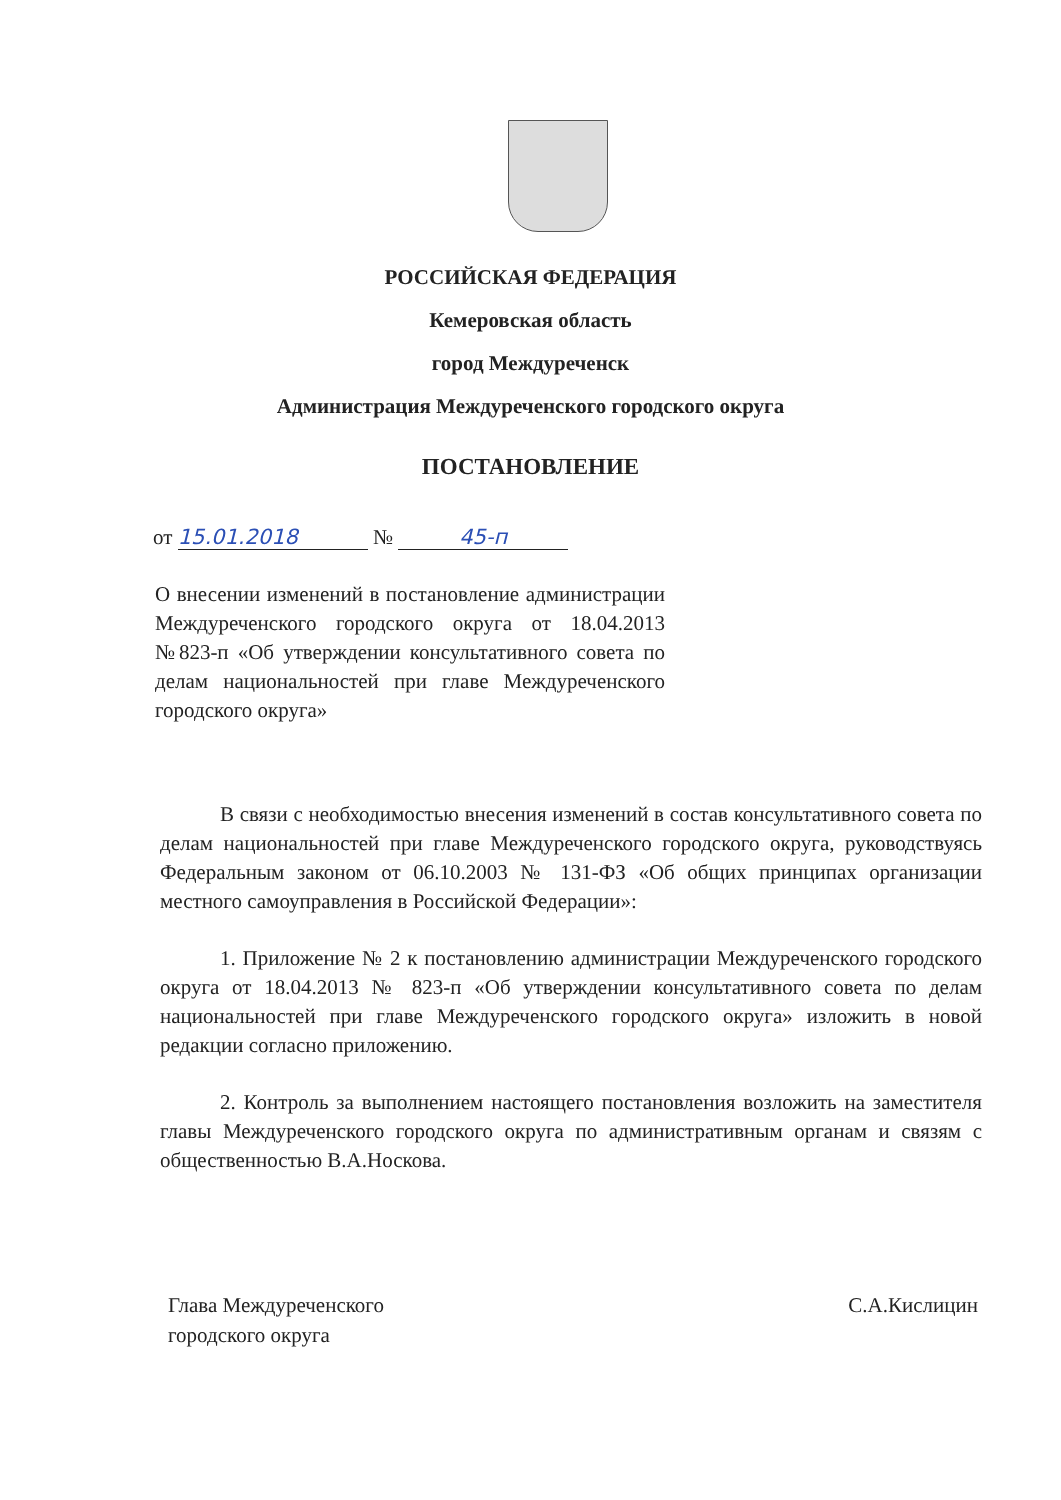РОССИЙСКАЯ ФЕДЕРАЦИЯ
Кемеровская область
город Междуреченск
Администрация Междуреченского городского округа
ПОСТАНОВЛЕНИЕ
от 15.01.2018 № 45-п
О внесении изменений в постановление администрации Междуреченского городского округа от 18.04.2013 №823-п «Об утверждении консультативного совета по делам национальностей при главе Междуреченского городского округа»
В связи с необходимостью внесения изменений в состав консультативного совета по делам национальностей при главе Междуреченского городского округа, руководствуясь Федеральным законом от 06.10.2003 № 131-ФЗ «Об общих принципах организации местного самоуправления в Российской Федерации»:
1. Приложение № 2 к постановлению администрации Междуреченского городского округа от 18.04.2013 № 823-п «Об утверждении консультативного совета по делам национальностей при главе Междуреченского городского округа» изложить в новой редакции согласно приложению.
2. Контроль за выполнением настоящего постановления возложить на заместителя главы Междуреченского городского округа по административным органам и связям с общественностью В.А.Носкова.
Глава Междуреченского
городского округа
С.А.Кислицин